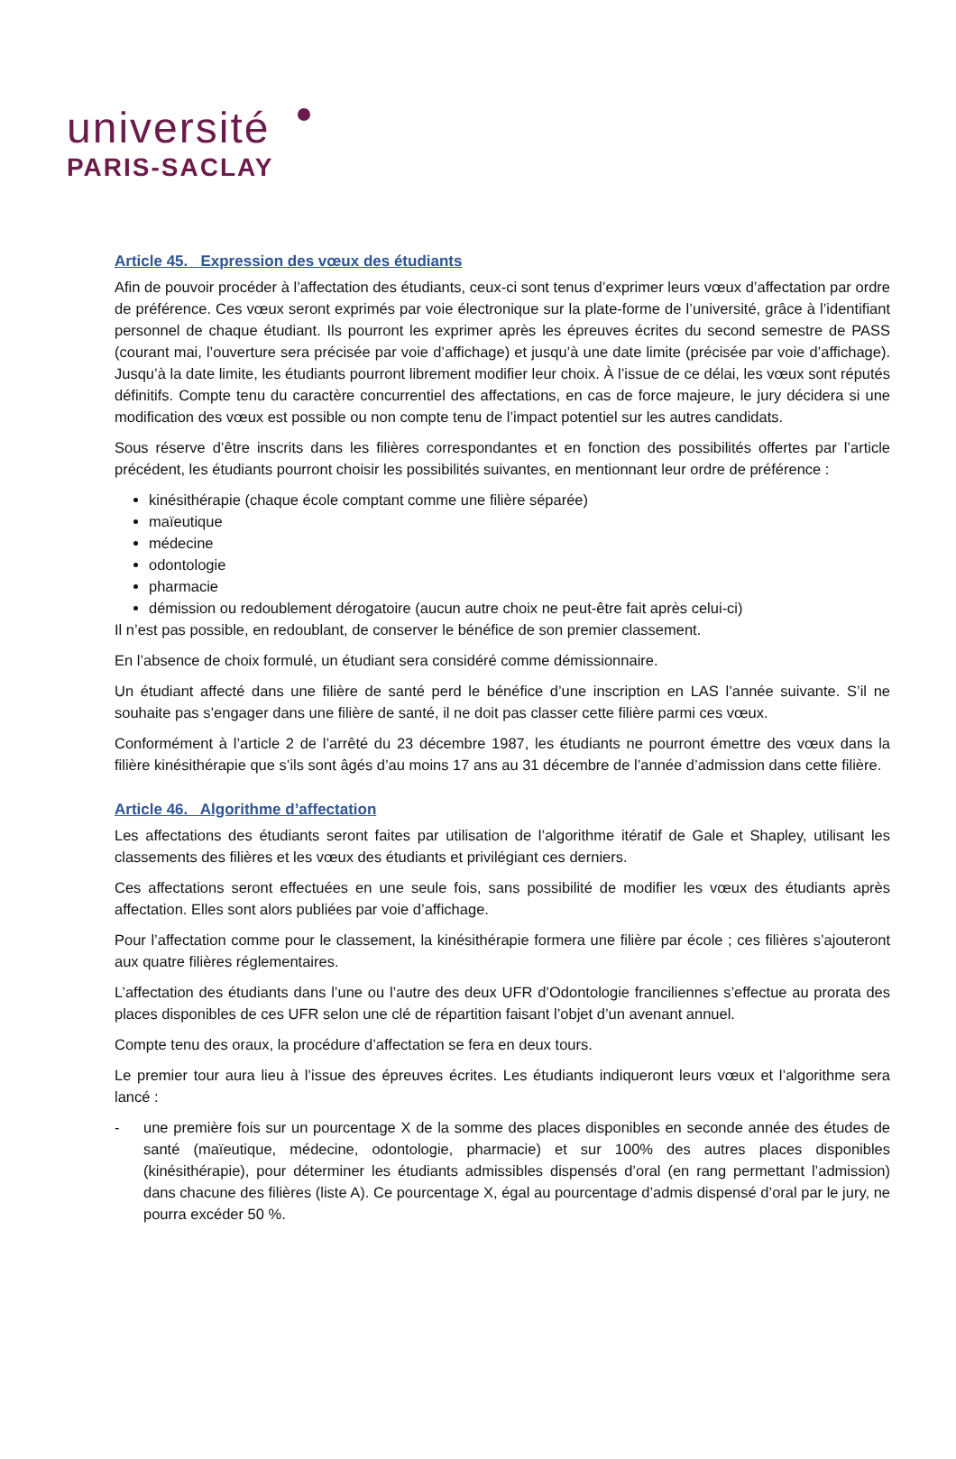université
PARIS-SACLAY
Article 45. Expression des vœux des étudiants
Afin de pouvoir procéder à l’affectation des étudiants, ceux-ci sont tenus d’exprimer leurs vœux d’affectation par ordre de préférence. Ces vœux seront exprimés par voie électronique sur la plate-forme de l’université, grâce à l’identifiant personnel de chaque étudiant. Ils pourront les exprimer après les épreuves écrites du second semestre de PASS (courant mai, l’ouverture sera précisée par voie d’affichage) et jusqu’à une date limite (précisée par voie d’affichage). Jusqu’à la date limite, les étudiants pourront librement modifier leur choix. À l’issue de ce délai, les vœux sont réputés définitifs. Compte tenu du caractère concurrentiel des affectations, en cas de force majeure, le jury décidera si une modification des vœux est possible ou non compte tenu de l’impact potentiel sur les autres candidats.
Sous réserve d’être inscrits dans les filières correspondantes et en fonction des possibilités offertes par l’article précédent, les étudiants pourront choisir les possibilités suivantes, en mentionnant leur ordre de préférence :
kinésithérapie (chaque école comptant comme une filière séparée)
maïeutique
médecine
odontologie
pharmacie
démission ou redoublement dérogatoire (aucun autre choix ne peut-être fait après celui-ci)
Il n’est pas possible, en redoublant, de conserver le bénéfice de son premier classement.
En l’absence de choix formulé, un étudiant sera considéré comme démissionnaire.
Un étudiant affecté dans une filière de santé perd le bénéfice d’une inscription en LAS l’année suivante. S’il ne souhaite pas s’engager dans une filière de santé, il ne doit pas classer cette filière parmi ces vœux.
Conformément à l’article 2 de l’arrêté du 23 décembre 1987, les étudiants ne pourront émettre des vœux dans la filière kinésithérapie que s’ils sont âgés d’au moins 17 ans au 31 décembre de l’année d’admission dans cette filière.
Article 46. Algorithme d’affectation
Les affectations des étudiants seront faites par utilisation de l’algorithme itératif de Gale et Shapley, utilisant les classements des filières et les vœux des étudiants et privilégiant ces derniers.
Ces affectations seront effectuées en une seule fois, sans possibilité de modifier les vœux des étudiants après affectation. Elles sont alors publiées par voie d’affichage.
Pour l’affectation comme pour le classement, la kinésithérapie formera une filière par école ; ces filières s’ajouteront aux quatre filières réglementaires.
L’affectation des étudiants dans l’une ou l’autre des deux UFR d’Odontologie franciliennes s’effectue au prorata des places disponibles de ces UFR selon une clé de répartition faisant l’objet d’un avenant annuel.
Compte tenu des oraux, la procédure d’affectation se fera en deux tours.
Le premier tour aura lieu à l’issue des épreuves écrites. Les étudiants indiqueront leurs vœux et l’algorithme sera lancé :
- une première fois sur un pourcentage X de la somme des places disponibles en seconde année des études de santé (maïeutique, médecine, odontologie, pharmacie) et sur 100% des autres places disponibles (kinésithérapie), pour déterminer les étudiants admissibles dispensés d’oral (en rang permettant l’admission) dans chacune des filières (liste A). Ce pourcentage X, égal au pourcentage d’admis dispensé d’oral par le jury, ne pourra excéder 50 %.